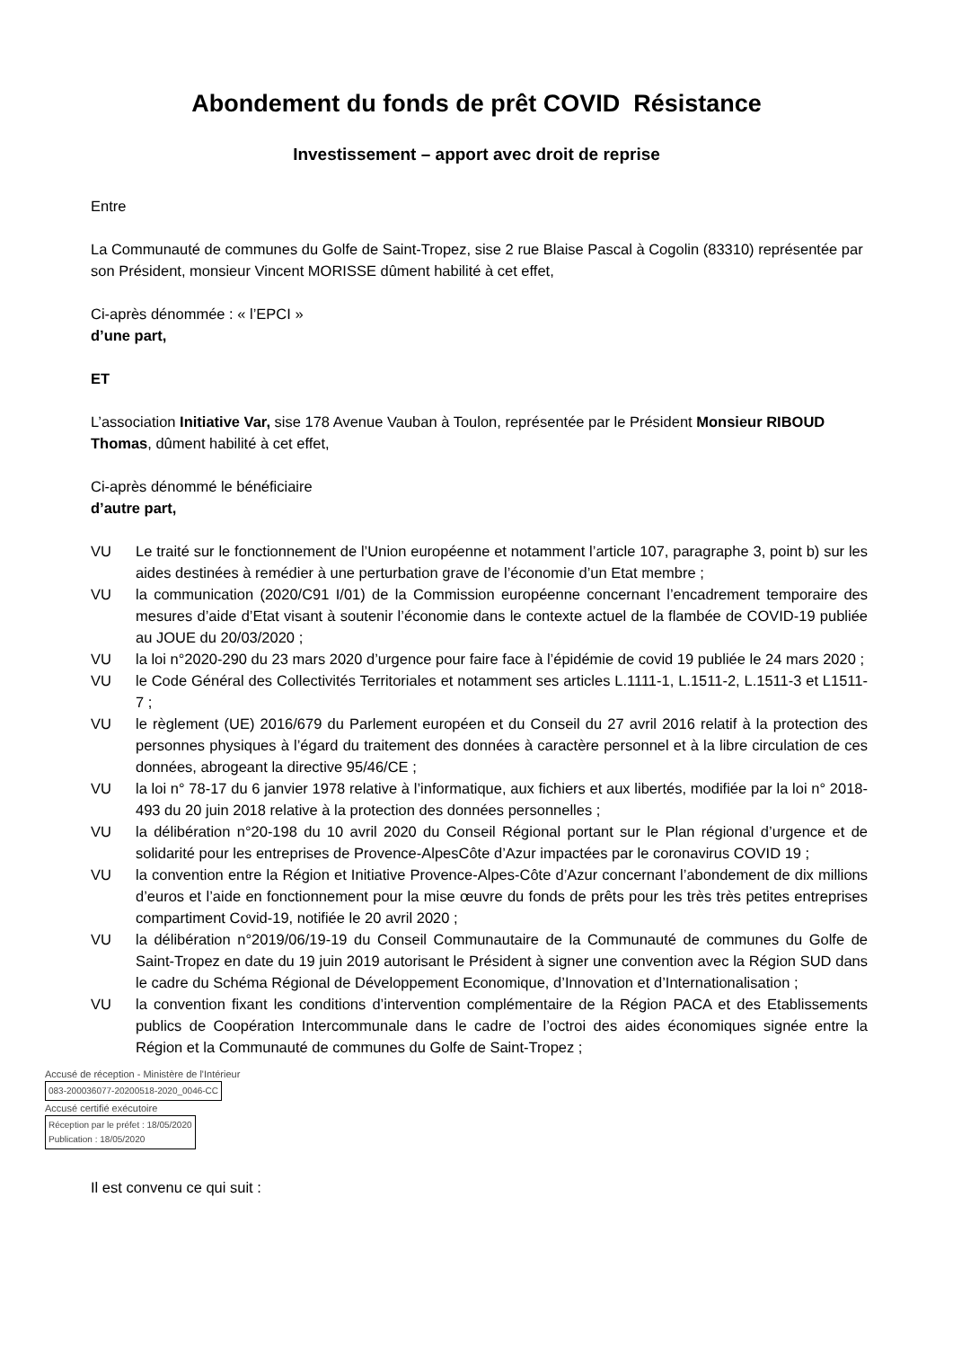Abondement du fonds de prêt COVID Résistance
Investissement – apport avec droit de reprise
Entre
La Communauté de communes du Golfe de Saint-Tropez, sise 2 rue Blaise Pascal à Cogolin (83310) représentée par son Président, monsieur Vincent MORISSE dûment habilité à cet effet,
Ci-après dénommée : « l’EPCI »
d’une part,
ET
L’association Initiative Var, sise 178 Avenue Vauban à Toulon, représentée par le Président Monsieur RIBOUD Thomas, dûment habilité à cet effet,
Ci-après dénommé le bénéficiaire
d’autre part,
VU
Le traité sur le fonctionnement de l’Union européenne et notamment l’article 107, paragraphe 3, point b) sur les aides destinées à remédier à une perturbation grave de l’économie d’un Etat membre ;
VU
la communication (2020/C91 I/01) de la Commission européenne concernant l’encadrement temporaire des mesures d’aide d’Etat visant à soutenir l’économie dans le contexte actuel de la flambée de COVID-19 publiée au JOUE du 20/03/2020 ;
VU
la loi n°2020-290 du 23 mars 2020 d’urgence pour faire face à l’épidémie de covid 19 publiée le 24 mars 2020 ;
VU
le Code Général des Collectivités Territoriales et notamment ses articles L.1111-1, L.1511-2, L.1511-3 et L1511-7 ;
VU
le règlement (UE) 2016/679 du Parlement européen et du Conseil du 27 avril 2016 relatif à la protection des personnes physiques à l’égard du traitement des données à caractère personnel et à la libre circulation de ces données, abrogeant la directive 95/46/CE ;
VU
la loi n° 78-17 du 6 janvier 1978 relative à l’informatique, aux fichiers et aux libertés, modifiée par la loi n° 2018-493 du 20 juin 2018 relative à la protection des données personnelles ;
VU
la délibération n°20-198 du 10 avril 2020 du Conseil Régional portant sur le Plan régional d’urgence et de solidarité pour les entreprises de Provence-AlpesCôte d’Azur impactées par le coronavirus COVID 19 ;
VU
la convention entre la Région et Initiative Provence-Alpes-Côte d’Azur concernant l’abondement de dix millions d’euros et l’aide en fonctionnement pour la mise œuvre du fonds de prêts pour les très très petites entreprises compartiment Covid-19, notifiée le 20 avril 2020 ;
VU
la délibération n°2019/06/19-19 du Conseil Communautaire de la Communauté de communes du Golfe de Saint-Tropez en date du 19 juin 2019 autorisant le Président à signer une convention avec la Région SUD dans le cadre du Schéma Régional de Développement Economique, d’Innovation et d’Internationalisation ;
VU
la convention fixant les conditions d’intervention complémentaire de la Région PACA et des Etablissements publics de Coopération Intercommunale dans le cadre de l’octroi des aides économiques signée entre la Région et la Communauté de communes du Golfe de Saint-Tropez ;
Accusé de réception - Ministère de l'Intérieur
083-200036077-20200518-2020_0046-CC
Accusé certifié exécutoire
Réception par le préfet : 18/05/2020
Publication : 18/05/2020
Il est convenu ce qui suit :